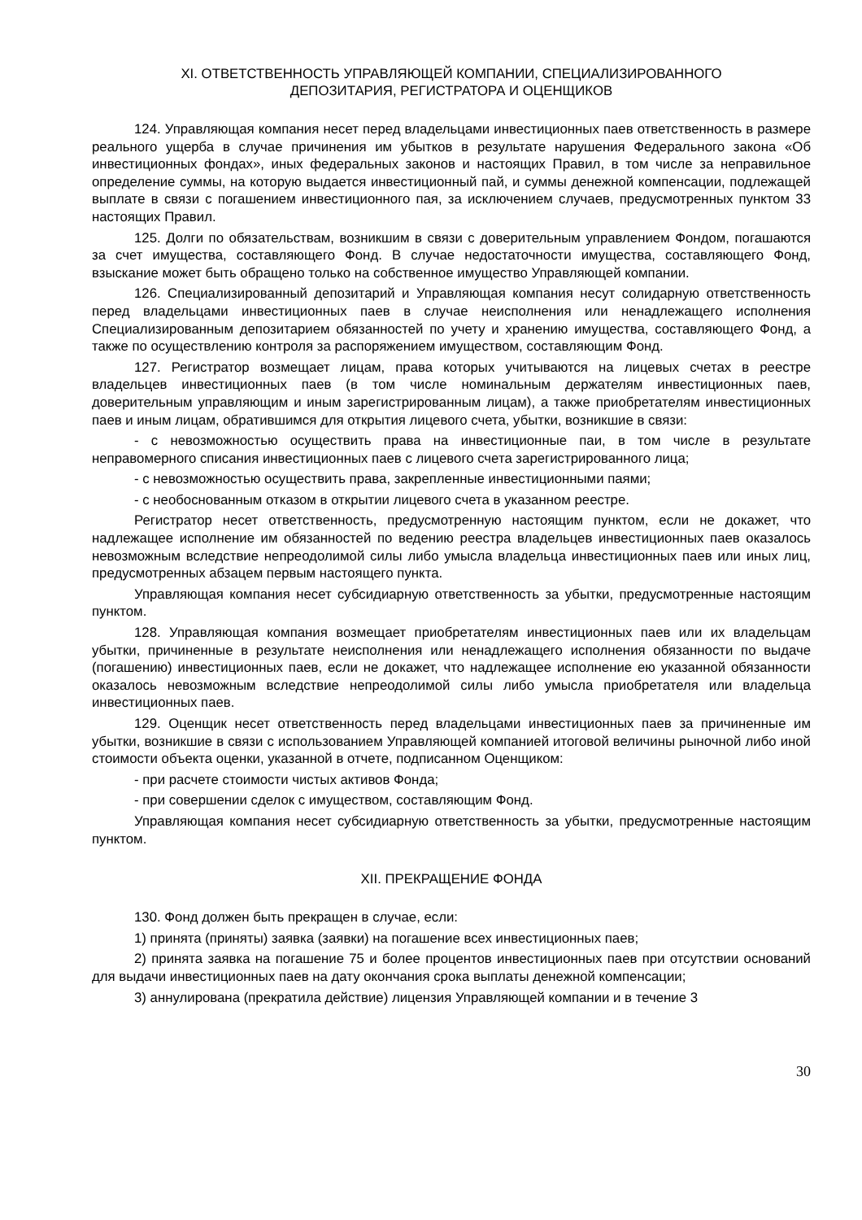XI. ОТВЕТСТВЕННОСТЬ УПРАВЛЯЮЩЕЙ КОМПАНИИ, СПЕЦИАЛИЗИРОВАННОГО
ДЕПОЗИТАРИЯ, РЕГИСТРАТОРА И ОЦЕНЩИКОВ
124. Управляющая компания несет перед владельцами инвестиционных паев ответственность в размере реального ущерба в случае причинения им убытков в результате нарушения Федерального закона «Об инвестиционных фондах», иных федеральных законов и настоящих Правил, в том числе за неправильное определение суммы, на которую выдается инвестиционный пай, и суммы денежной компенсации, подлежащей выплате в связи с погашением инвестиционного пая, за исключением случаев, предусмотренных пунктом 33 настоящих Правил.
125. Долги по обязательствам, возникшим в связи с доверительным управлением Фондом, погашаются за счет имущества, составляющего Фонд. В случае недостаточности имущества, составляющего Фонд, взыскание может быть обращено только на собственное имущество Управляющей компании.
126. Специализированный депозитарий и Управляющая компания несут солидарную ответственность перед владельцами инвестиционных паев в случае неисполнения или ненадлежащего исполнения Специализированным депозитарием обязанностей по учету и хранению имущества, составляющего Фонд, а также по осуществлению контроля за распоряжением имуществом, составляющим Фонд.
127. Регистратор возмещает лицам, права которых учитываются на лицевых счетах в реестре владельцев инвестиционных паев (в том числе номинальным держателям инвестиционных паев, доверительным управляющим и иным зарегистрированным лицам), а также приобретателям инвестиционных паев и иным лицам, обратившимся для открытия лицевого счета, убытки, возникшие в связи:
- с невозможностью осуществить права на инвестиционные паи, в том числе в результате неправомерного списания инвестиционных паев с лицевого счета зарегистрированного лица;
- с невозможностью осуществить права, закрепленные инвестиционными паями;
- с необоснованным отказом в открытии лицевого счета в указанном реестре.
Регистратор несет ответственность, предусмотренную настоящим пунктом, если не докажет, что надлежащее исполнение им обязанностей по ведению реестра владельцев инвестиционных паев оказалось невозможным вследствие непреодолимой силы либо умысла владельца инвестиционных паев или иных лиц, предусмотренных абзацем первым настоящего пункта.
Управляющая компания несет субсидиарную ответственность за убытки, предусмотренные настоящим пунктом.
128. Управляющая компания возмещает приобретателям инвестиционных паев или их владельцам убытки, причиненные в результате неисполнения или ненадлежащего исполнения обязанности по выдаче (погашению) инвестиционных паев, если не докажет, что надлежащее исполнение ею указанной обязанности оказалось невозможным вследствие непреодолимой силы либо умысла приобретателя или владельца инвестиционных паев.
129. Оценщик несет ответственность перед владельцами инвестиционных паев за причиненные им убытки, возникшие в связи с использованием Управляющей компанией итоговой величины рыночной либо иной стоимости объекта оценки, указанной в отчете, подписанном Оценщиком:
- при расчете стоимости чистых активов Фонда;
- при совершении сделок с имуществом, составляющим Фонд.
Управляющая компания несет субсидиарную ответственность за убытки, предусмотренные настоящим пунктом.
XII. ПРЕКРАЩЕНИЕ ФОНДА
130. Фонд должен быть прекращен в случае, если:
1) принята (приняты) заявка (заявки) на погашение всех инвестиционных паев;
2) принята заявка на погашение 75 и более процентов инвестиционных паев при отсутствии оснований для выдачи инвестиционных паев на дату окончания срока выплаты денежной компенсации;
3) аннулирована (прекратила действие) лицензия Управляющей компании и в течение 3
30